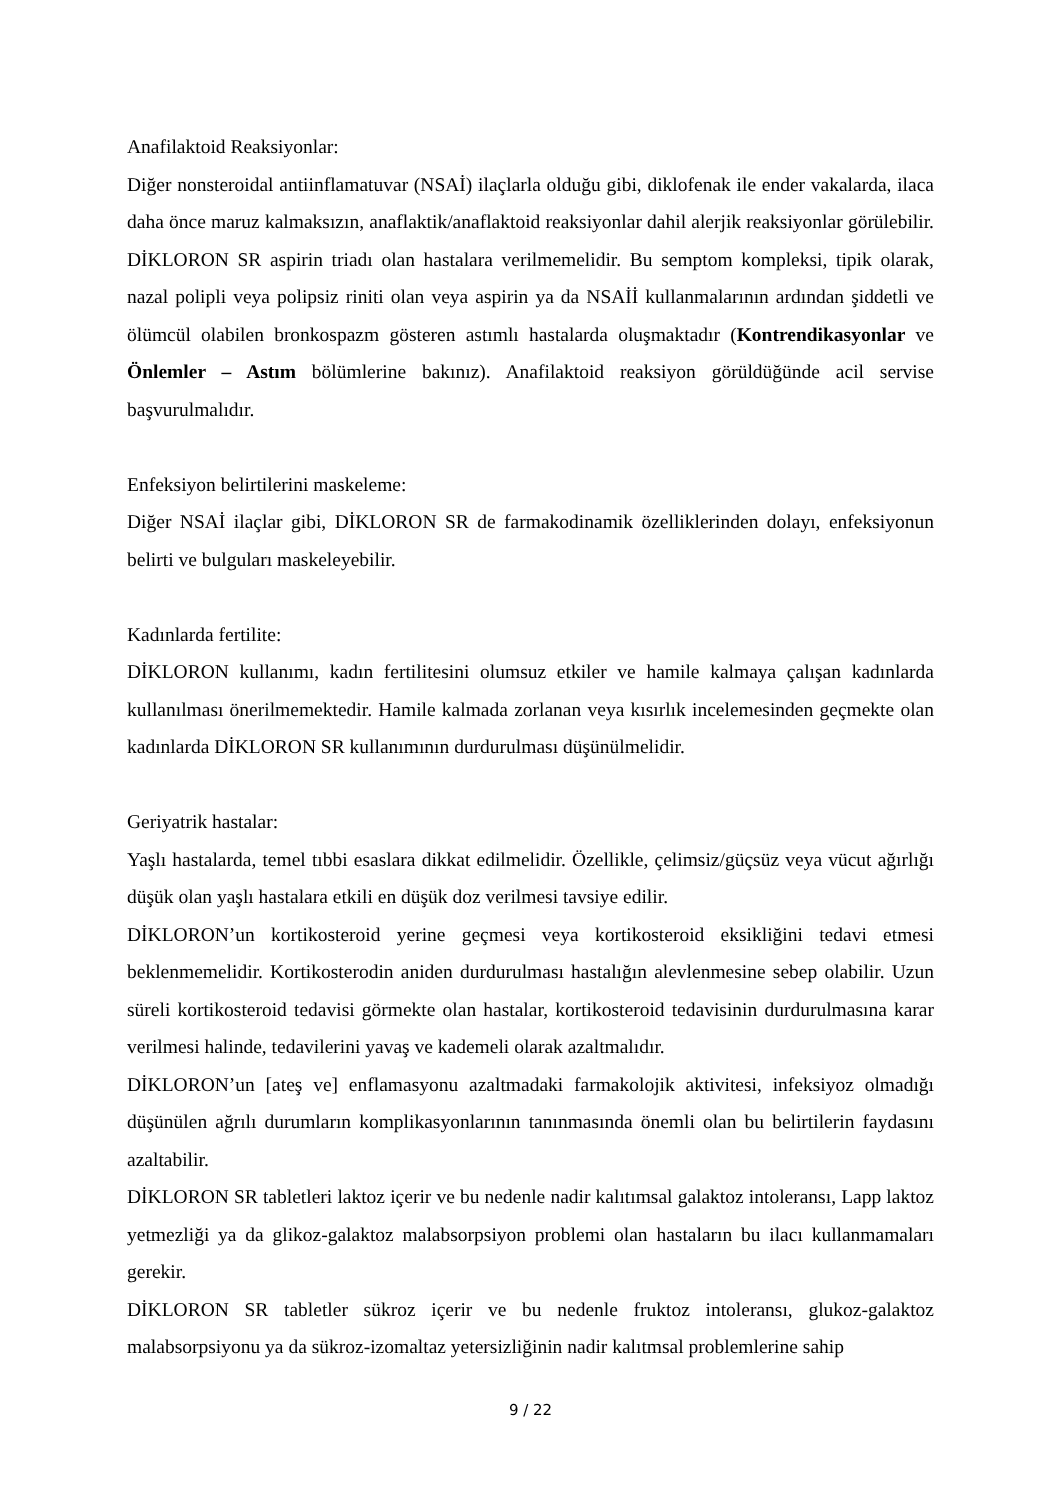Anafilaktoid Reaksiyonlar:
Diğer nonsteroidal antiinflamatuvar (NSAİ) ilaçlarla olduğu gibi, diklofenak ile ender vakalarda, ilaca daha önce maruz kalmaksızın, anaflaktik/anaflaktoid reaksiyonlar dahil alerjik reaksiyonlar görülebilir. DİKLORON SR aspirin triadı olan hastalara verilmemelidir. Bu semptom kompleksi, tipik olarak, nazal polipli veya polipsiz riniti olan veya aspirin ya da NSAİİ kullanmalarının ardından şiddetli ve ölümcül olabilen bronkospazm gösteren astımlı hastalarda oluşmaktadır (Kontrendikasyonlar ve Önlemler – Astım bölümlerine bakınız). Anafilaktoid reaksiyon görüldüğünde acil servise başvurulmalıdır.
Enfeksiyon belirtilerini maskeleme:
Diğer NSAİ ilaçlar gibi, DİKLORON SR de farmakodinamik özelliklerinden dolayı, enfeksiyonun belirti ve bulguları maskeleyebilir.
Kadınlarda fertilite:
DİKLORON kullanımı, kadın fertilitesini olumsuz etkiler ve hamile kalmaya çalışan kadınlarda kullanılması önerilmemektedir. Hamile kalmada zorlanan veya kısırlık incelemesinden geçmekte olan kadınlarda DİKLORON SR kullanımının durdurulması düşünülmelidir.
Geriyatrik hastalar:
Yaşlı hastalarda, temel tıbbi esaslara dikkat edilmelidir. Özellikle, çelimsiz/güçsüz veya vücut ağırlığı düşük olan yaşlı hastalara etkili en düşük doz verilmesi tavsiye edilir.
DİKLORON’un kortikosteroid yerine geçmesi veya kortikosteroid eksikliğini tedavi etmesi beklenmemelidir. Kortikosterodin aniden durdurulması hastalığın alevlenmesine sebep olabilir. Uzun süreli kortikosteroid tedavisi görmekte olan hastalar, kortikosteroid tedavisinin durdurulmasına karar verilmesi halinde, tedavilerini yavaş ve kademeli olarak azaltmalıdır.
DİKLORON’un [ateş ve] enflamasyonu azaltmadaki farmakolojik aktivitesi, infeksiyoz olmadığı düşünülen ağrılı durumların komplikasyonlarının tanınmasında önemli olan bu belirtilerin faydasını azaltabilir.
DİKLORON SR tabletleri laktoz içerir ve bu nedenle nadir kalıtımsal galaktoz intoleransı, Lapp laktoz yetmezliği ya da glikoz-galaktoz malabsorpsiyon problemi olan hastaların bu ilacı kullanmamaları gerekir.
DİKLORON SR tabletler sükroz içerir ve bu nedenle fruktoz intoleransı, glukoz-galaktoz malabsorpsiyonu ya da sükroz-izomaltaz yetersizliğinin nadir kalıtmsal problemlerine sahip
9 / 22